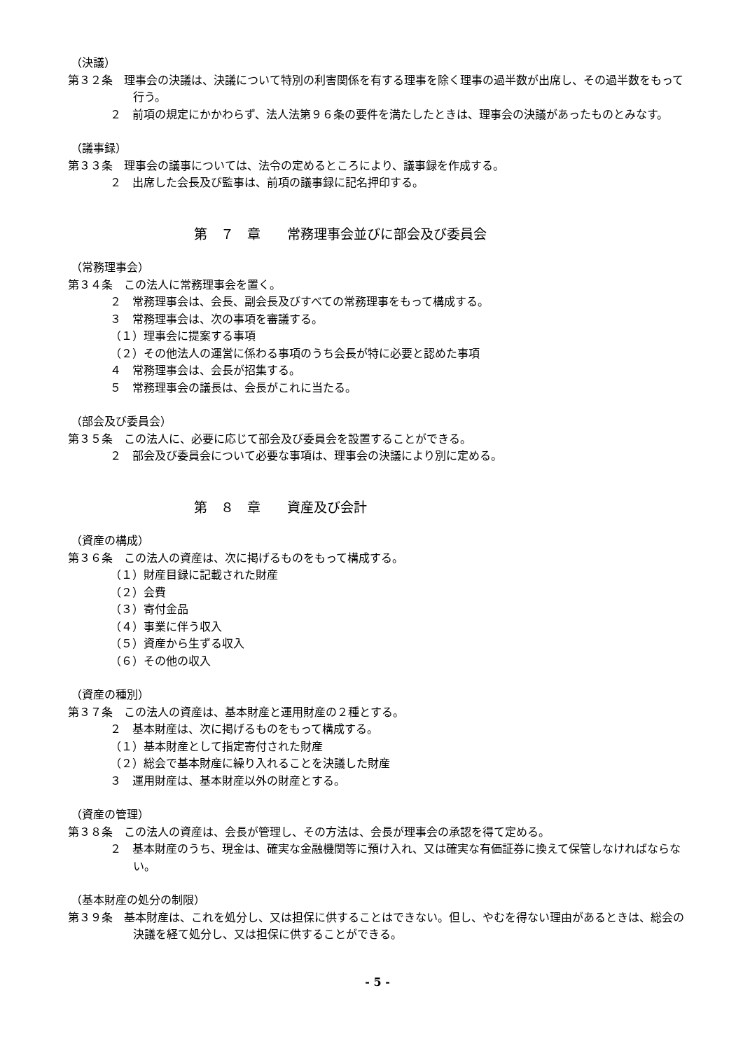（決議）
第３２条　理事会の決議は、決議について特別の利害関係を有する理事を除く理事の過半数が出席し、その過半数をもって行う。
２　前項の規定にかかわらず、法人法第９６条の要件を満たしたときは、理事会の決議があったものとみなす。
（議事録）
第３３条　理事会の議事については、法令の定めるところにより、議事録を作成する。
２　出席した会長及び監事は、前項の議事録に記名押印する。
第　７　章　　常務理事会並びに部会及び委員会
（常務理事会）
第３４条　この法人に常務理事会を置く。
２　常務理事会は、会長、副会長及びすべての常務理事をもって構成する。
３　常務理事会は、次の事項を審議する。
（１）理事会に提案する事項
（２）その他法人の運営に係わる事項のうち会長が特に必要と認めた事項
４　常務理事会は、会長が招集する。
５　常務理事会の議長は、会長がこれに当たる。
（部会及び委員会）
第３５条　この法人に、必要に応じて部会及び委員会を設置することができる。
２　部会及び委員会について必要な事項は、理事会の決議により別に定める。
第　８　章　　資産及び会計
（資産の構成）
第３６条　この法人の資産は、次に掲げるものをもって構成する。
（１）財産目録に記載された財産
（２）会費
（３）寄付金品
（４）事業に伴う収入
（５）資産から生ずる収入
（６）その他の収入
（資産の種別）
第３７条　この法人の資産は、基本財産と運用財産の２種とする。
２　基本財産は、次に掲げるものをもって構成する。
（１）基本財産として指定寄付された財産
（２）総会で基本財産に繰り入れることを決議した財産
３　運用財産は、基本財産以外の財産とする。
（資産の管理）
第３８条　この法人の資産は、会長が管理し、その方法は、会長が理事会の承認を得て定める。
２　基本財産のうち、現金は、確実な金融機関等に預け入れ、又は確実な有価証券に換えて保管しなければならない。
（基本財産の処分の制限）
第３９条　基本財産は、これを処分し、又は担保に供することはできない。但し、やむを得ない理由があるときは、総会の決議を経て処分し、又は担保に供することができる。
- 5 -